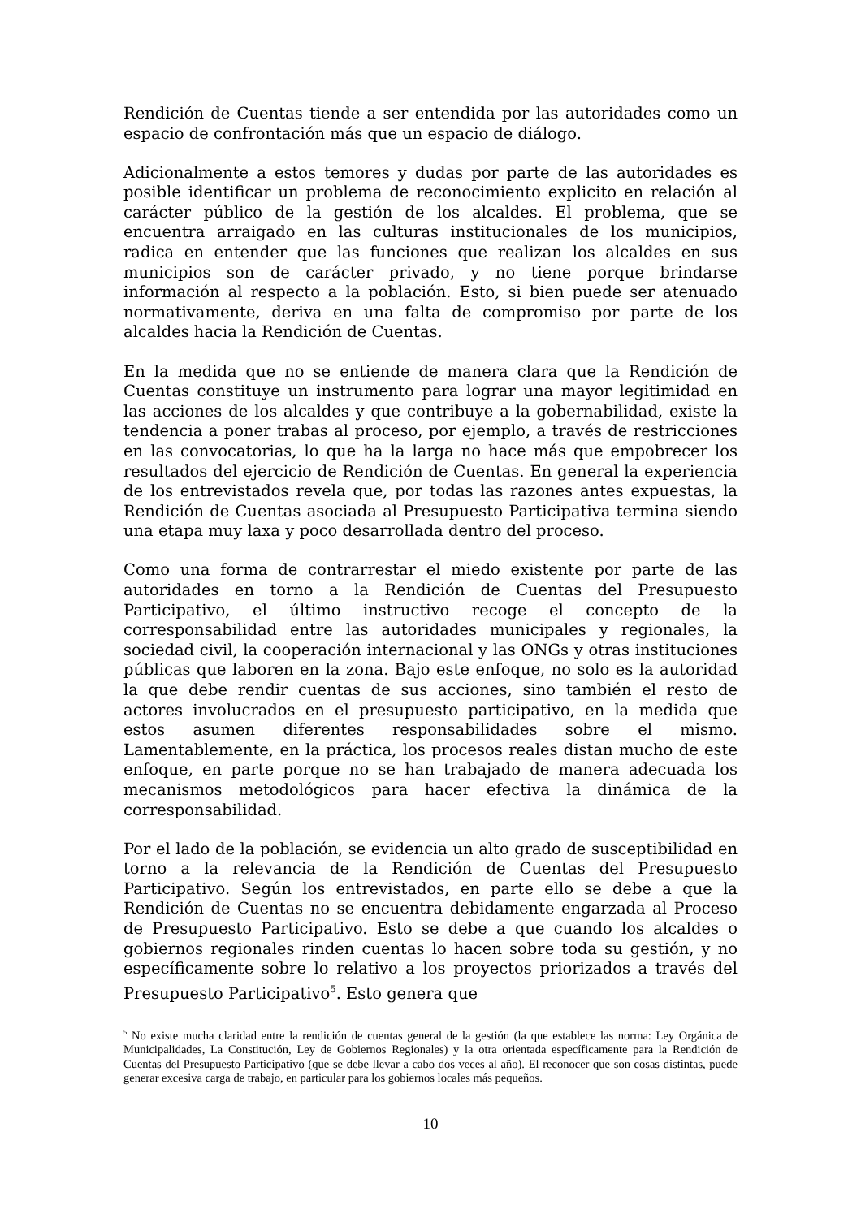Rendición de Cuentas tiende a ser entendida por las autoridades como un espacio de confrontación más que un espacio de diálogo.
Adicionalmente a estos temores y dudas por parte de las autoridades es posible identificar un problema de reconocimiento explicito en relación al carácter público de la gestión de los alcaldes. El problema, que se encuentra arraigado en las culturas institucionales de los municipios, radica en entender que las funciones que realizan los alcaldes en sus municipios son de carácter privado, y no tiene porque brindarse información al respecto a la población. Esto, si bien puede ser atenuado normativamente, deriva en una falta de compromiso por parte de los alcaldes hacia la Rendición de Cuentas.
En la medida que no se entiende de manera clara que la Rendición de Cuentas constituye un instrumento para lograr una mayor legitimidad en las acciones de los alcaldes y que contribuye a la gobernabilidad, existe la tendencia a poner trabas al proceso, por ejemplo, a través de restricciones en las convocatorias, lo que ha la larga no hace más que empobrecer los resultados del ejercicio de Rendición de Cuentas. En general la experiencia de los entrevistados revela que, por todas las razones antes expuestas, la Rendición de Cuentas asociada al Presupuesto Participativa termina siendo una etapa muy laxa y poco desarrollada dentro del proceso.
Como una forma de contrarrestar el miedo existente por parte de las autoridades en torno a la Rendición de Cuentas del Presupuesto Participativo, el último instructivo recoge el concepto de la corresponsabilidad entre las autoridades municipales y regionales, la sociedad civil, la cooperación internacional y las ONGs y otras instituciones públicas que laboren en la zona. Bajo este enfoque, no solo es la autoridad la que debe rendir cuentas de sus acciones, sino también el resto de actores involucrados en el presupuesto participativo, en la medida que estos asumen diferentes responsabilidades sobre el mismo. Lamentablemente, en la práctica, los procesos reales distan mucho de este enfoque, en parte porque no se han trabajado de manera adecuada los mecanismos metodológicos para hacer efectiva la dinámica de la corresponsabilidad.
Por el lado de la población, se evidencia un alto grado de susceptibilidad en torno a la relevancia de la Rendición de Cuentas del Presupuesto Participativo. Según los entrevistados, en parte ello se debe a que la Rendición de Cuentas no se encuentra debidamente engarzada al Proceso de Presupuesto Participativo. Esto se debe a que cuando los alcaldes o gobiernos regionales rinden cuentas lo hacen sobre toda su gestión, y no específicamente sobre lo relativo a los proyectos priorizados a través del Presupuesto Participativo<sup>5</sup>. Esto genera que
<sup>5</sup> No existe mucha claridad entre la rendición de cuentas general de la gestión (la que establece las norma: Ley Orgánica de Municipalidades, La Constitución, Ley de Gobiernos Regionales) y la otra orientada específicamente para la Rendición de Cuentas del Presupuesto Participativo (que se debe llevar a cabo dos veces al año). El reconocer que son cosas distintas, puede generar excesiva carga de trabajo, en particular para los gobiernos locales más pequeños.
10